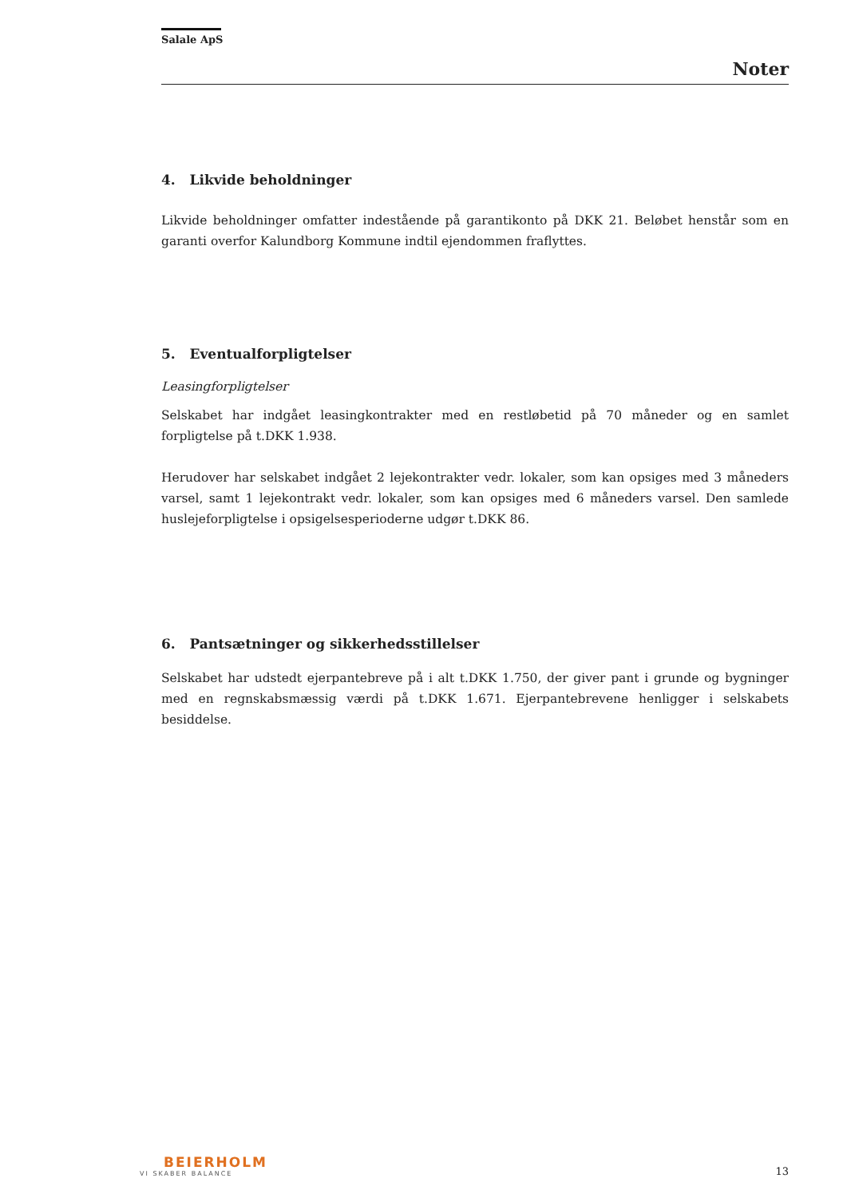Salale ApS
Noter
4. Likvide beholdninger
Likvide beholdninger omfatter indestående på garantikonto på DKK 21. Beløbet henstår som en garanti overfor Kalundborg Kommune indtil ejendommen fraflyttes.
5. Eventualforpligtelser
Leasingforpligtelser
Selskabet har indgået leasingkontrakter med en restløbetid på 70 måneder og en samlet forpligtelse på t.DKK 1.938.
Herudover har selskabet indgået 2 lejekontrakter vedr. lokaler, som kan opsiges med 3 måneders varsel, samt 1 lejekontrakt vedr. lokaler, som kan opsiges med 6 måneders varsel. Den samlede huslejeforpligtelse i opsigelsesperioderne udgør t.DKK 86.
6. Pantsætninger og sikkerhedsstillelser
Selskabet har udstedt ejerpantebreve på i alt t.DKK 1.750, der giver pant i grunde og bygninger med en regnskabsmæssig værdi på t.DKK 1.671. Ejerpantebrevene henligger i selskabets besiddelse.
BEIERHOLM
VI SKABER BALANCE
13